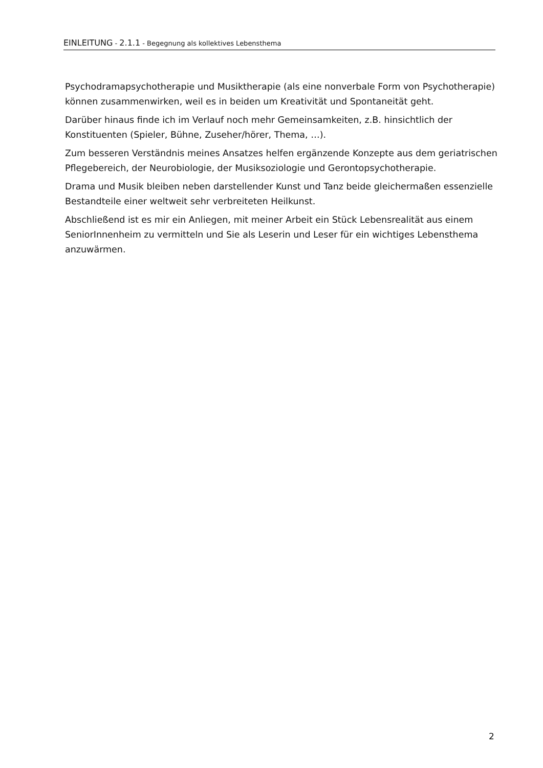EINLEITUNG - 2.1.1 - Begegnung als kollektives Lebensthema
Psychodramapsychotherapie und Musiktherapie (als eine nonverbale Form von Psychotherapie) können zusammenwirken, weil es in beiden um Kreativität und Spontaneität geht.
Darüber hinaus finde ich im Verlauf noch mehr Gemeinsamkeiten, z.B. hinsichtlich der Konstituenten (Spieler, Bühne, Zuseher/hörer, Thema, …).
Zum besseren Verständnis meines Ansatzes helfen ergänzende Konzepte aus dem geriatrischen Pflegebereich, der Neurobiologie, der Musiksoziologie und Gerontopsychotherapie.
Drama und Musik bleiben neben darstellender Kunst und Tanz beide gleichermaßen essenzielle Bestandteile einer weltweit sehr verbreiteten Heilkunst.
Abschließend ist es mir ein Anliegen, mit meiner Arbeit ein Stück Lebensrealität aus einem SeniorInnenheim zu vermitteln und Sie als Leserin und Leser für ein wichtiges Lebensthema anzuwärmen.
2